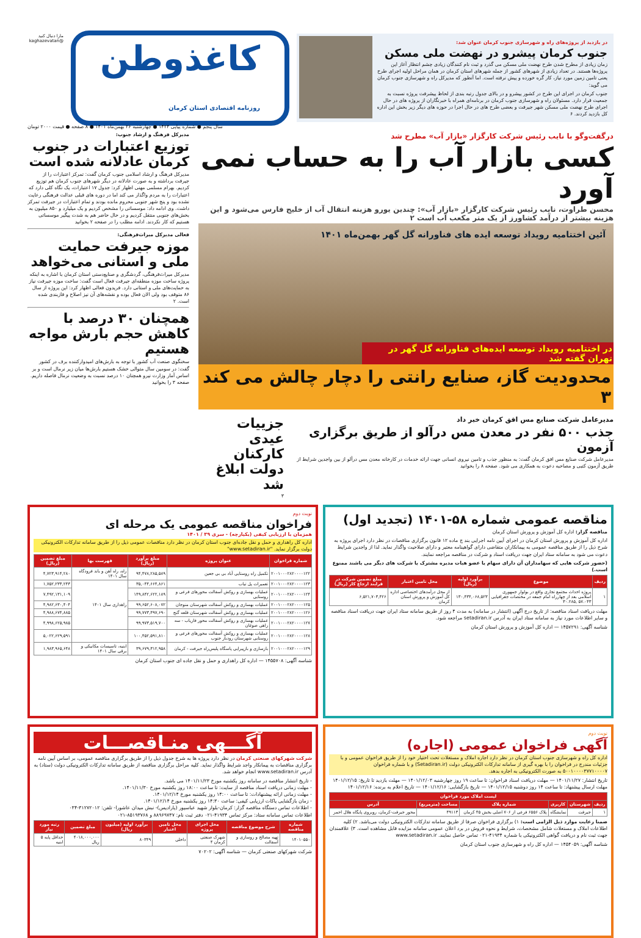در بازدید از پروژه‌های راه و شهرسازی جنوب کرمان عنوان شد:
جنوب کرمان پیشرو در نهضت ملی مسکن
زمان زیادی از مطرح شدن طرح نهضت ملی مسکن می گذرد و ثبت نام کنندگان زیادی چشم انتظار آغاز این پروژه‌ها هستند. در تعداد زیادی از شهرهای کشور از جمله شهرهای استان کرمان در همان مراحل اولیه اجرای طرح یعنی تامین زمین مورد نیاز، کار گره خورده و پیش نرفته است. اما آنطور که مدیرکل راه و شهرسازی جنوب کرمان می گوید:
جنوب کرمان در اجرای این طرح در کشور پیشرو و در بالای جدول رتبه بندی از لحاظ پیشرفت پروژه نسبت به جمعیت قرار دارد. مسئولان راه و شهرسازی جنوب کرمان در برنامه‌ای همراه با خبرنگاران از پروژه های در حال اجرای طرح نهضت ملی مسکن شهر جیرفت و بعضی طرح های در حال اجرا در حوزه های دیگر زیر بخش این اداره کل بازدید کردند. ۶
کاغذوطن
روزنامه اقتصادی استان کرمان
مارا دنبال کنید
@kaghazevatan
سال پنجم ● شماره پیاپی ۱۴۲۴ ● چهارشنبه ۲۶ بهمن‌ماه ۱۴۰۱ ● ۸ صفحه ● قیمت ۲۰۰۰ تومان
درگفت‌وگو با نایب رئیس شرکت کارگزار «بازار آب» مطرح شد
کسی بازار آب را به حساب نمی آورد
محسن طراوت، نایب رئیس شرکت کارگزار «بازار آب»: چندین یورو هزینه انتقال آب از خلیج فارس می‌شود و این هزینه بیشتر از درآمد کشاورز از یک متر مکعب آب است ۲
آئین اختتامیه رویداد توسعه ایده های فناورانه گل گهر بهمن‌ماه ۱۴۰۱
در اختتامیه رویداد توسعه ایده‌های فناورانه گل گهر در تهران گفته شد
محدودیت گاز، صنایع رانتی را دچار چالش می کند ۳
مدیرعامل شرکت صنایع مس افق کرمان خبر داد
جذب ۵۰۰ نفر در معدن مس درآلو از طریق برگزاری آزمون
مدیرعامل شرکت صنایع مس افق کرمان گفت: به منظور جذب و تامین نیروی انسانی جهت ارائه خدمات در کارخانه معدن مس درآلو از بین واجدین شرایط از طریق آزمون کتبی و مصاحبه دعوت به همکاری می شود. صفحه ۸ را بخوانید
جزییات عیدی کارکنان دولت ابلاغ شد
۳
مدیرکل فرهنگ و ارشاد جنوب:
توزیع اعتبارات در جنوب کرمان عادلانه شده است
مدیرکل فرهنگ و ارشاد اسلامی جنوب کرمان گفت: تمرکز اعتبارات را از جیرفت برداشته و به صورت عادلانه در دیگر شهرهای جنوب کرمان هم توزیع کردیم. بهرام مسلمی مهنی اظهار کرد: جدول ۱۷ اعتبارات، یک نگاه کلی دارد که اعتبارات را به مردم واگذار می کند اما در دوره های قبلی عدالت فرهنگی رعایت نشده بود و پنج شهر جنوبی محروم مانده بودند و تمام اعتبارات در جیرفت تمرکز داشت. وی ادامه داد: موسساتی را مشخص کردیم و یک میلیارد و ۸۵۰ میلیون به بخش‌های جنوبی منتقل کردیم و در حال حاضر هم به شدت پیگیر موسساتی هستیم که کار نکردند. ادامه مطلب را در صفحه ۲ بخوانید
فعالی مدیرکل میراث‌فرهنگی:
موزه جیرفت حمایت ملی و استانی می‌خواهد
مدیرکل میراث‌فرهنگی، گردشگری و صنایع‌دستی استان کرمان با اشاره به اینکه پروژه ساخت موزه منطقه‌ای جیرفت فعال است گفت: ساخت موزه جیرفت نیاز به حمایت‌های ملی و استانی دارد. فریدون فعالی اظهار کرد: این پروژه از سال ۸۶ متوقف بود ولی الان فعال بوده و نقشه‌های آن نیز اصلاح و فازبندی شده است. ۲
همچنان ۳۰ درصد با کاهش حجم بارش مواجه هستیم
سخنگوی صنعت آب کشور با توجه به بارش‌های امیدوارکننده برف در کشور گفت: در سومین سال متوالی خشک هستیم بارش‌ها میان زیر نرمال است و بر اساس آمار وزارت نیرو همچنان ۱۰ درصد نسبت به وضعیت نرمال فاصله داریم. صفحه ۳ را بخوانید
مناقصه عمومی شماره ۵۸-۱۴۰۱ (تجدید اول)
مناقصه گزار: اداره کل آموزش و پرورش استان کرمان
اداره کل آموزش و پرورش استان کرمان در اجرای آیین نامه اجرایی بند ج ماده ۱۲ قانون برگزاری مناقصات در نظر دارد اجرای پروژه به شرح ذیل را از طریق مناقصه عمومی به پیمانکاران متقاضی دارای گواهینامه معتبر و دارای صلاحیت واگذار نماید. لذا از واجدین شرایط دعوت می شود به سامانه ستاد ایران جهت دریافت اسناد و شرکت در مناقصه مراجعه نمایند.
(حضور شرکت هایی که سهامداران آن دارای سهام یا عضو هیات مدیره مشترک با شرکت های دیگر می باشند ممنوع است.)
| ردیف | موضوع | برآورد اولیه (ریال) | محل تامین اعتبار | مبلغ تضمین شرکت در فرایند ارجاع کار (ریال) |
| --- | --- | --- | --- | --- |
| ۱ | پروژه احداث مجتمع تجاری واقع در بولوار جمهوری اسلامی بعد از چهارراه امام جمعه در مختصات جغرافیایی ۵۷.۰۴۳ ,۳۰.۲۸۵ | ۱۳۰,۴۳۴,۰۶۸,۵۲۳ | از محل درآمدهای اختصاصی اداره کل آموزش و پرورش استان کرمان | ۶,۵۲۱,۷۰۳,۴۲۶ |
مهلت دریافت اسناد مناقصه: از تاریخ درج آگهی (انتشار در سامانه) به مدت ۴ روز از طریق سامانه ستاد ایران جهت دریافت اسناد مناقصه و سایر اطلاعات مورد نیاز به سامانه ستاد ایران به آدرس setadiran.ir مراجعه شود.
شناسه آگهی: ۱۴۵۷۲۹۱ — اداره کل آموزش و پرورش استان کرمان
نوبت دوم
فراخوان مناقصه عمومی یک مرحله ای
همزمان با ارزیابی کیفی (یکپارچه) - سری ۳۹ / ۱۴۰۱
اداره کل راهداری و حمل و نقل جاده‌ای جنوب استان کرمان در نظر دارد مناقصات عمومی ذیل را از طریق سامانه تدارکات الکترونیکی دولت برگزار نماید. "www.setadiran.ir"
| شماره فراخوان | عنوان پروژه | مبلغ برآورد (ریال) | فهرست بها | مبلغ تضمین (ریال) |
| --- | --- | --- | --- | --- |
| ۲۰۰۱۰۰۰۲۸۲۰۰۰۰۱۲۲ | تکمیل راه روستایی آباد بی بی جعین | ۹۴,۴۷۸,۲۸۵,۵۸۹ | راه، راه آهن و باند فرودگاه سال ۱۴۰۱ | ۴,۷۲۳,۹۱۴,۲۸۰ |
| ۲۰۰۱۰۰۰۲۸۲۰۰۰۰۱۲۳ | تعمیرات پل تیاب | ۳۵,۰۴۴,۶۶۴,۸۶۱ | راهداری سال ۱۴۰۱ | ۱,۷۵۲,۲۳۳,۲۴۳ |
| ۲۰۰۱۰۰۰۲۸۲۰۰۰۰۱۲۴ | عملیات بهسازی و روکش آسفالت محورهای فرعی و روستایی | ۱۴۹,۸۴۲,۶۲۲,۱۸۹ | | ۷,۴۹۲,۱۳۱,۱۰۹ |
| ۲۰۰۱۰۰۰۲۸۲۰۰۰۰۱۲۵ | عملیات بهسازی و روکش آسفالت شهرستان منوجان | ۹۹,۶۵۲,۶۰۸,۰۷۲ | | ۴,۹۸۲,۶۳۰,۴۰۴ |
| ۲۰۰۱۰۰۰۲۸۲۰۰۰۰۱۲۶ | عملیات بهسازی و روکش آسفالت شهرستان قلعه گنج | ۹۹,۷۷۳,۴۹۷,۶۹۰ | | ۴,۹۸۸,۶۷۴,۸۸۵ |
| ۲۰۰۱۰۰۰۲۸۲۰۰۰۰۱۲۷ | عملیات بهسازی و روکش آسفالت محور فاریاب - سه راهی صوغان | ۹۹,۹۷۳,۵۱۹,۷۰۰ | | ۴,۹۹۸,۶۲۵,۹۸۵ |
| ۲۰۰۱۰۰۰۲۸۲۰۰۰۰۱۲۸ | عملیات بهسازی و روکش آسفالت محورهای فرعی و روستایی شهرستان رودبار جنوب | ۱۰۰,۴۵۲,۵۹۱,۸۱۰ | | ۵,۰۲۲,۶۲۹,۵۹۱ |
| ۲۰۰۱۰۰۰۲۸۲۰۰۰۰۱۲۹ | بازسازی و بازپیرایی پاسگاه پلیس‌راه جیرفت - کرمان | ۳۹,۶۷۹,۳۱۲,۹۵۸ | ابنیه، تاسیسات مکانیکی و برقی سال ۱۴۰۱ | ۱,۹۸۳,۹۶۵,۶۴۸ |
شناسه آگهی: ۱۴۵۵۷۰۸ — اداره کل راهداری و حمل و نقل جاده ای جنوب استان کرمان
نوبت دوم
آگهی فراخوان عمومی (اجاره)
اداره کل راه و شهرسازی جنوب استان کرمان در نظر دارد اجاره املاک و مستغلات تحت اختیار خود را از طریق فراخوان عمومی و با جزئیات مندرج در فراخوان را با بهره گیری از سامانه تدارکات الکترونیکی دولت (Setadiran.ir) و با شماره فراخوان ۵۰۰۱۰۰۰۰۳۷۷۱۰۰۰۰۷ به صورت الکترونیکی به اجاره بدهد.
تاریخ انتشار: ۱۴۰۱/۱۱/۲۷ — مهلت دریافت اسناد فراخوان: تا ساعت ۱۹ روز چهارشنبه ۱۴۰۱/۱۲/۰۳ — مهلت بازدید تا تاریخ: ۱۴۰۱/۱۲/۱۵
مهلت ارسال پیشنهاد: تا ساعت ۱۴ روز دوشنبه ۱۴۰۱/۱۲/۱۵ — تاریخ بازگشایی: ۱۴۰۱/۱۲/۱۶ — تاریخ اعلام به برنده: ۱۴۰۱/۱۲/۱۶
| لیست املاک مورد فراخوان | | | | | |
| --- | --- | --- | --- | --- | --- |
| ردیف | شهرستان | کاربری | شماره پلاک | مساحت (مترمربع) | آدرس |
| ۱ | جیرفت | نمایشگاه | پلاک ۶۵۵۶ فرعی از ۷۰۶ اصلی بخش ۴۵ کرمان | ۴۹۱۱۳ | محور جیرفت-کرمان، روبروی پایگاه هلال احمر |
ضمنا رعایت موارد ذیل الزامی است: ۱) برگزاری فراخوان صرفا از طریق سامانه تدارکات الکترونیکی دولت می‌باشد. ۲) کلیه اطلاعات املاک و مستغلات شامل مشخصات، شرایط و نحوه فروش در برد اعلان عمومی سامانه مزایده قابل مشاهده است. ۳) علاقمندان جهت ثبت نام و دریافت گواهی الکترونیکی با شماره ۴۱۹۳۴-۰۲۱ تماس حاصل نمایند. www.setadiran.ir
شناسه آگهی: ۱۴۵۴۰۵۹ — اداره کل راه و شهرسازی جنوب استان کرمان
آگـــهی منـاقصـــات
شرکت شهرکهای صنعتی کرمان در نظر دارد پروژه ها به شرح جدول ذیل را از طریق برگزاری مناقصه عمومی، بر اساس آیین نامه برگزاری مناقصات به پیمانکار واجد شرایط واگذار نماید. کلیه مراحل برگزاری مناقصه از طریق سامانه تدارکات الکترونیکی دولت (ستاد) به آدرس www.setadiran.ir انجام خواهد شد.
- تاریخ انتشار مناقصه در سامانه روز یکشنبه مورخ ۱۴۰۱/۱۱/۲۳ می باشد.
- مهلت زمانی دریافت اسناد مناقصه از سایت: تا ساعت ۱۸:۰۰ روز یکشنبه مورخ ۱۴۰۱/۱۱/۳۰.
- مهلت زمانی ارائه پیشنهادات: تا ساعت ۱۴:۰۰ روز یکشنبه مورخ ۱۴۰۱/۱۲/۱۴.
- زمان بازگشایی پاکات ارزیابی کیفی: ساعت ۱۴:۳۰ روز یکشنبه مورخ ۱۴۰۱/۱۲/۱۴.
- اطلاعات تماس دستگاه مناقصه گزار: کرمان-بلوار شهید عباسپور (پارادیس)- نبش میدان عاشورا- تلفن: ۳۱۲۷۲۰۱۲-۰۳۴
اطلاعات تماس سامانه ستاد: مرکز تماس ۴۱۹۳۴-۰۲۱ دفتر ثبت نام: ۸۸۹۶۹۷۳۷ و ۸۵۱۹۳۷۶۸-۰۲۱
| شماره مناقصه | شرح موضوع مناقصه | محل اجرای پروژه | محل تامین اعتبار | برآورد اولیه (میلیون ریال) | مبلغ تضمین | رتبه مورد نیاز |
| --- | --- | --- | --- | --- | --- | --- |
| ۱۴۰۱۰۵۵۰ | تهیه مصالح و روسازی و آسفالت | شهرک صنعتی کرمان ۴ | داخلی | ۸۰۳۴۹ | ۴۰۱۸,۰۰۰,۰۰۰ ریال | حداقل پایه ۵ ابنیه |
شرکت شهرکهای صنعتی کرمان — شناسه آگهی: ۷۰۲۰۲